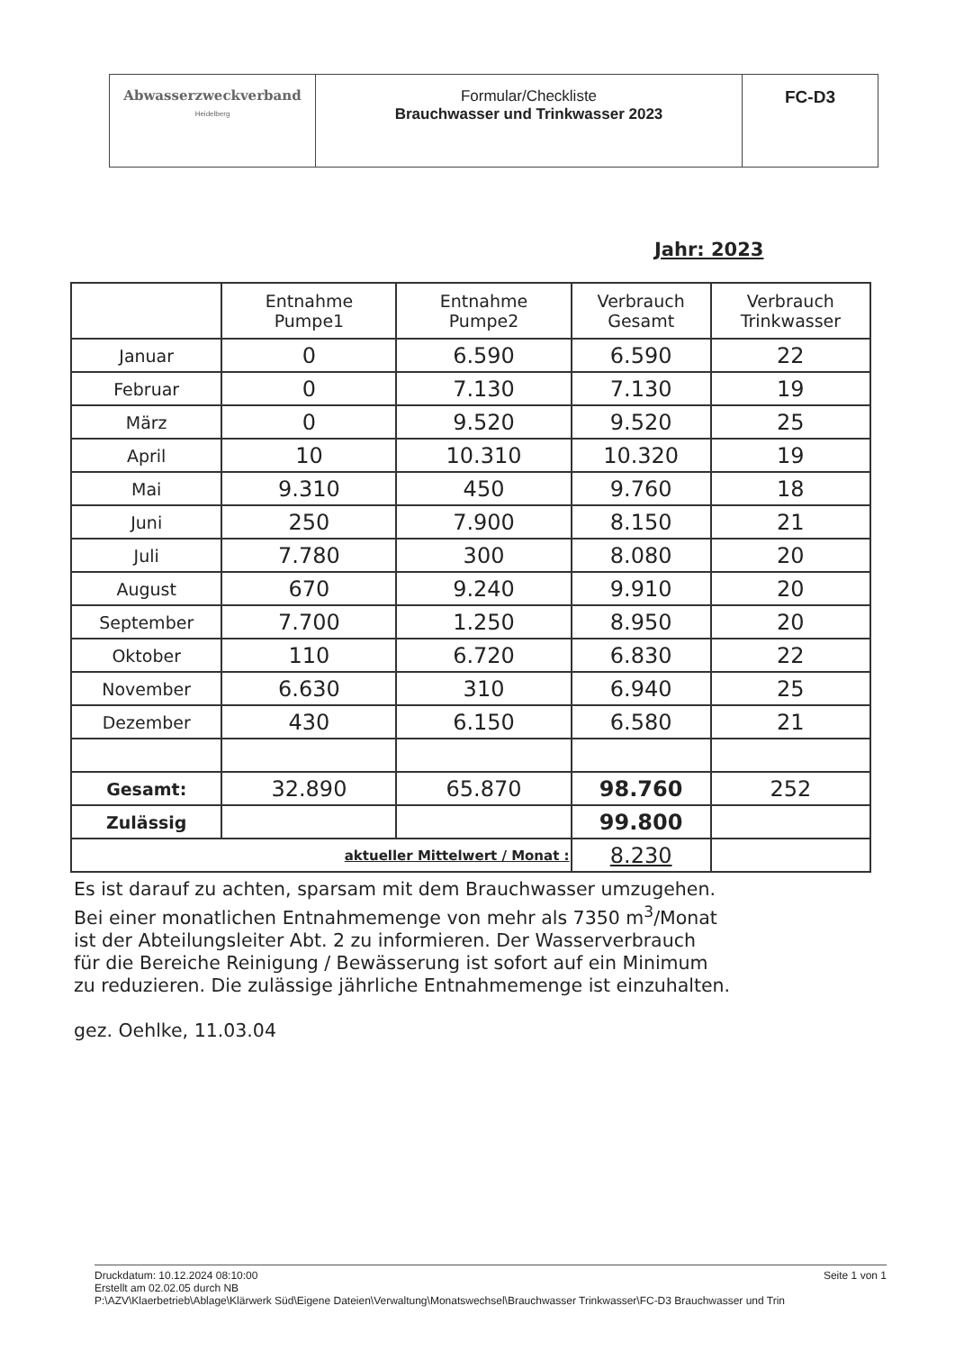| Abwasserzweckverband Heidelberg | Formular/Checkliste Brauchwasser und Trinkwasser 2023 | FC-D3 |
Jahr: 2023
| | Entnahme Pumpe1 | Entnahme Pumpe2 | Verbrauch Gesamt | Verbrauch Trinkwasser |
| --- | --- | --- | --- | --- |
| Januar | 0 | 6.590 | 6.590 | 22 |
| Februar | 0 | 7.130 | 7.130 | 19 |
| März | 0 | 9.520 | 9.520 | 25 |
| April | 10 | 10.310 | 10.320 | 19 |
| Mai | 9.310 | 450 | 9.760 | 18 |
| Juni | 250 | 7.900 | 8.150 | 21 |
| Juli | 7.780 | 300 | 8.080 | 20 |
| August | 670 | 9.240 | 9.910 | 20 |
| September | 7.700 | 1.250 | 8.950 | 20 |
| Oktober | 110 | 6.720 | 6.830 | 22 |
| November | 6.630 | 310 | 6.940 | 25 |
| Dezember | 430 | 6.150 | 6.580 | 21 |
| Gesamt: | 32.890 | 65.870 | 98.760 | 252 |
| Zulässig | | | 99.800 | |
| | aktueller Mittelwert / Monat : | | 8.230 | |
Es ist darauf zu achten, sparsam mit dem Brauchwasser umzugehen.
Bei einer monatlichen Entnahmemenge von mehr als 7350 m<sup>3</sup>/Monat
ist der Abteilungsleiter Abt. 2 zu informieren. Der Wasserverbrauch
für die Bereiche Reinigung / Bewässerung ist sofort auf ein Minimum
zu reduzieren. Die zulässige jährliche Entnahmemenge ist einzuhalten.
gez. Oehlke, 11.03.04
Seite 1 von 1 Druckdatum: 10.12.2024 08:10:00
Erstellt am 02.02.05 durch NB
P:\AZV\Klaerbetrieb\Ablage\Klärwerk Süd\Eigene Dateien\Verwaltung\Monatswechsel\Brauchwasser Trinkwasser\FC-D3 Brauchwasser und Trin